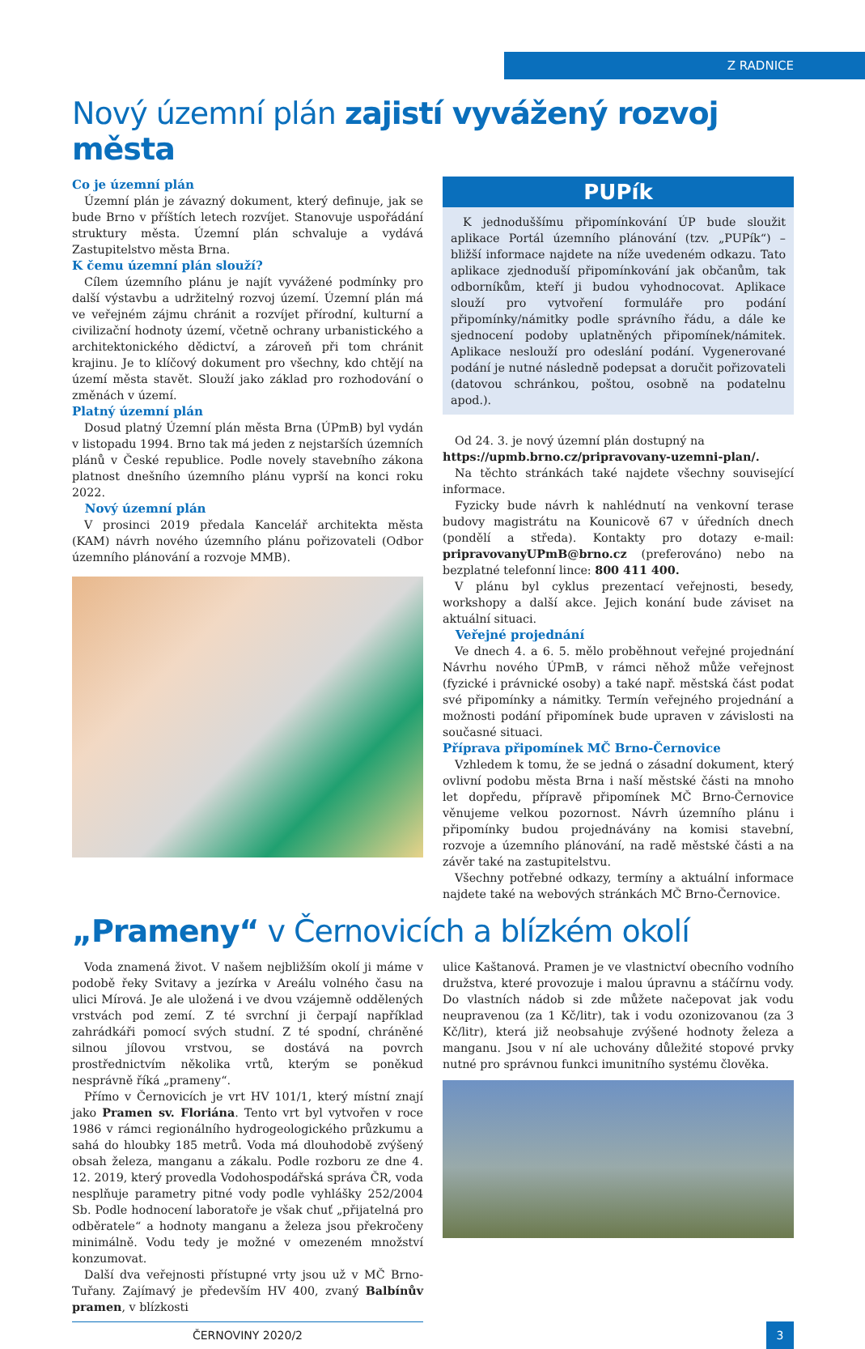Z RADNICE
Nový územní plán zajistí vyvážený rozvoj města
Co je územní plán
Územní plán je závazný dokument, který definuje, jak se bude Brno v příštích letech rozvíjet. Stanovuje uspořádání struktury města. Územní plán schvaluje a vydává Zastupitelstvo města Brna.
K čemu územní plán slouží?
Cílem územního plánu je najít vyvážené podmínky pro další výstavbu a udržitelný rozvoj území. Územní plán má ve veřejném zájmu chránit a rozvíjet přírodní, kulturní a civilizační hodnoty území, včetně ochrany urbanistického a architektonického dědictví, a zároveň při tom chránit krajinu. Je to klíčový dokument pro všechny, kdo chtějí na území města stavět. Slouží jako základ pro rozhodování o změnách v území.
Platný územní plán
Dosud platný Územní plán města Brna (ÚPmB) byl vydán v listopadu 1994. Brno tak má jeden z nejstarších územních plánů v České republice. Podle novely stavebního zákona platnost dnešního územního plánu vyprší na konci roku 2022.
Nový územní plán
V prosinci 2019 předala Kancelář architekta města (KAM) návrh nového územního plánu pořizovateli (Odbor územního plánování a rozvoje MMB).
PUPík
K jednoduššímu připomínkování ÚP bude sloužit aplikace Portál územního plánování (tzv. „PUPík“) – bližší informace najdete na níže uvedeném odkazu. Tato aplikace zjednoduší připomínkování jak občanům, tak odborníkům, kteří ji budou vyhodnocovat. Aplikace slouží pro vytvoření formuláře pro podání připomínky/námitky podle správního řádu, a dále ke sjednocení podoby uplatněných připomínek/námitek. Aplikace neslouží pro odeslání podání. Vygenerované podání je nutné následně podepsat a doručit pořizovateli (datovou schránkou, poštou, osobně na podatelnu apod.).
Od 24. 3. je nový územní plán dostupný na
https://upmb.brno.cz/pripravovany-uzemni-plan/.
Na těchto stránkách také najdete všechny související informace.
Fyzicky bude návrh k nahlédnutí na venkovní terase budovy magistrátu na Kounicově 67 v úředních dnech (pondělí a středa). Kontakty pro dotazy e-mail: pripravovanyUPmB@brno.cz (preferováno) nebo na bezplatné telefonní lince: 800 411 400.
V plánu byl cyklus prezentací veřejnosti, besedy, workshopy a další akce. Jejich konání bude záviset na aktuální situaci.
Veřejné projednání
Ve dnech 4. a 6. 5. mělo proběhnout veřejné projednání Návrhu nového ÚPmB, v rámci něhož může veřejnost (fyzické i právnické osoby) a také např. městská část podat své připomínky a námitky. Termín veřejného projednání a možnosti podání připomínek bude upraven v závislosti na současné situaci.
Příprava připomínek MČ Brno-Černovice
Vzhledem k tomu, že se jedná o zásadní dokument, který ovlivní podobu města Brna i naší městské části na mnoho let dopředu, přípravě připomínek MČ Brno-Černovice věnujeme velkou pozornost. Návrh územního plánu i připomínky budou projednávány na komisi stavební, rozvoje a územního plánování, na radě městské části a na závěr také na zastupitelstvu.
Všechny potřebné odkazy, termíny a aktuální informace najdete také na webových stránkách MČ Brno-Černovice.
„Prameny“ v Černovicích a blízkém okolí
Voda znamená život. V našem nejbližším okolí ji máme v podobě řeky Svitavy a jezírka v Areálu volného času na ulici Mírová. Je ale uložená i ve dvou vzájemně oddělených vrstvách pod zemí. Z té svrchní ji čerpají například zahrádkáři pomocí svých studní. Z té spodní, chráněné silnou jílovou vrstvou, se dostává na povrch prostřednictvím několika vrtů, kterým se poněkud nesprávně říká „prameny“.
Přímo v Černovicích je vrt HV 101/1, který místní znají jako Pramen sv. Floriána. Tento vrt byl vytvořen v roce 1986 v rámci regionálního hydrogeologického průzkumu a sahá do hloubky 185 metrů. Voda má dlouhodobě zvýšený obsah železa, manganu a zákalu. Podle rozboru ze dne 4. 12. 2019, který provedla Vodohospodářská správa ČR, voda nesplňuje parametry pitné vody podle vyhlášky 252/2004 Sb. Podle hodnocení laboratoře je však chuť „přijatelná pro odběratele“ a hodnoty manganu a železa jsou překročeny minimálně. Vodu tedy je možné v omezeném množství konzumovat.
Další dva veřejnosti přístupné vrty jsou už v MČ Brno-Tuřany. Zajímavý je především HV 400, zvaný Balbínův pramen, v blízkosti
ulice Kaštanová. Pramen je ve vlastnictví obecního vodního družstva, které provozuje i malou úpravnu a stáčírnu vody. Do vlastních nádob si zde můžete načepovat jak vodu neupravenou (za 1 Kč/litr), tak i vodu ozonizovanou (za 3 Kč/litr), která již neobsahuje zvýšené hodnoty železa a manganu. Jsou v ní ale uchovány důležité stopové prvky nutné pro správnou funkci imunitního systému člověka.
ČERNOVINY 2020/2 3